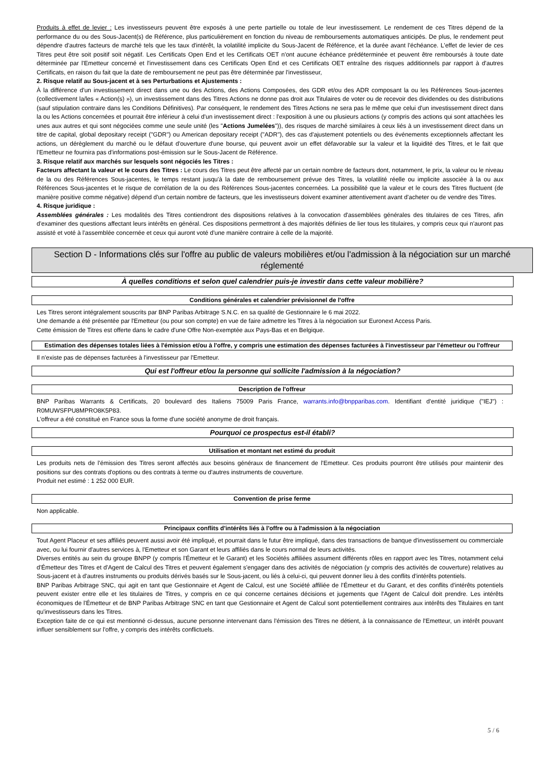Produits à effet de levier : Les investisseurs peuvent être exposés à une perte partielle ou totale de leur investissement. Le rendement de ces Titres dépend de la performance du ou des Sous-Jacent(s) de Référence, plus particulièrement en fonction du niveau de remboursements automatiques anticipés. De plus, le rendement peut dépendre d'autres facteurs de marché tels que les taux d'intérêt, la volatilité implicite du Sous-Jacent de Référence, et la durée avant l'échéance. L'effet de levier de ces Titres peut être soit positif soit négatif. Les Certificats Open End et les Certificats OET n'ont aucune échéance prédéterminée et peuvent être remboursés à toute date déterminée par l'Emetteur concerné et l'investissement dans ces Certificats Open End et ces Certificats OET entraîne des risques additionnels par rapport à d'autres Certificats, en raison du fait que la date de remboursement ne peut pas être déterminée par l'investisseur,
2. Risque relatif au Sous-jacent et à ses Perturbations et Ajustements :
À la différence d'un investissement direct dans une ou des Actions, des Actions Composées, des GDR et/ou des ADR composant la ou les Références Sous-jacentes (collectivement la/les « Action(s) »), un investissement dans des Titres Actions ne donne pas droit aux Titulaires de voter ou de recevoir des dividendes ou des distributions (sauf stipulation contraire dans les Conditions Définitives). Par conséquent, le rendement des Titres Actions ne sera pas le même que celui d'un investissement direct dans la ou les Actions concernées et pourrait être inférieur à celui d'un investissement direct : l'exposition à une ou plusieurs actions (y compris des actions qui sont attachées les unes aux autres et qui sont négociées comme une seule unité (les "Actions Jumelées")), des risques de marché similaires à ceux liés à un investissement direct dans un titre de capital, global depositary receipt ("GDR") ou American depositary receipt ("ADR"), des cas d'ajustement potentiels ou des événements exceptionnels affectant les actions, un dérèglement du marché ou le défaut d'ouverture d'une bourse, qui peuvent avoir un effet défavorable sur la valeur et la liquidité des Titres, et le fait que l'Emetteur ne fournira pas d'informations post-émission sur le Sous-Jacent de Référence.
3. Risque relatif aux marchés sur lesquels sont négociés les Titres :
Facteurs affectant la valeur et le cours des Titres : Le cours des Titres peut être affecté par un certain nombre de facteurs dont, notamment, le prix, la valeur ou le niveau de la ou des Références Sous-jacentes, le temps restant jusqu'à la date de remboursement prévue des Titres, la volatilité réelle ou implicite associée à la ou aux Références Sous-jacentes et le risque de corrélation de la ou des Références Sous-jacentes concernées. La possibilité que la valeur et le cours des Titres fluctuent (de manière positive comme négative) dépend d'un certain nombre de facteurs, que les investisseurs doivent examiner attentivement avant d'acheter ou de vendre des Titres.
4. Risque juridique :
Assemblées générales : Les modalités des Titres contiendront des dispositions relatives à la convocation d'assemblées générales des titulaires de ces Titres, afin d'examiner des questions affectant leurs intérêts en général. Ces dispositions permettront à des majorités définies de lier tous les titulaires, y compris ceux qui n'auront pas assisté et voté à l'assemblée concernée et ceux qui auront voté d'une manière contraire à celle de la majorité.
Section D - Informations clés sur l'offre au public de valeurs mobilières et/ou l'admission à la négociation sur un marché réglementé
À quelles conditions et selon quel calendrier puis-je investir dans cette valeur mobilière?
Conditions générales et calendrier prévisionnel de l'offre
Les Titres seront intégralement souscrits par BNP Paribas Arbitrage S.N.C. en sa qualité de Gestionnaire le 6 mai 2022.
Une demande a été présentée par l'Emetteur (ou pour son compte) en vue de faire admettre les Titres à la négociation sur Euronext Access Paris.
Cette émission de Titres est offerte dans le cadre d'une Offre Non-exemptée aux Pays-Bas et en Belgique.
Estimation des dépenses totales liées à l'émission et/ou à l'offre, y compris une estimation des dépenses facturées à l'investisseur par l'émetteur ou l'offreur
Il n'existe pas de dépenses facturées à l'investisseur par l'Emetteur.
Qui est l'offreur et/ou la personne qui sollicite l'admission à la négociation?
Description de l'offreur
BNP Paribas Warrants & Certificats, 20 boulevard des Italiens 75009 Paris France, warrants.info@bnpparibas.com. Identifiant d'entité juridique ("IEJ") : R0MUWSFPU8MPRO8K5P83.
L'offreur a été constitué en France sous la forme d'une société anonyme de droit français.
Pourquoi ce prospectus est-il établi?
Utilisation et montant net estimé du produit
Les produits nets de l'émission des Titres seront affectés aux besoins généraux de financement de l'Emetteur. Ces produits pourront être utilisés pour maintenir des positions sur des contrats d'options ou des contrats à terme ou d'autres instruments de couverture.
Produit net estimé : 1 252 000 EUR.
Convention de prise ferme
Non applicable.
Principaux conflits d'intérêts liés à l'offre ou à l'admission à la négociation
Tout Agent Placeur et ses affiliés peuvent aussi avoir été impliqué, et pourrait dans le futur être impliqué, dans des transactions de banque d'investissement ou commerciale avec, ou lui fournir d'autres services à, l'Emetteur et son Garant et leurs affiliés dans le cours normal de leurs activités.
Diverses entités au sein du groupe BNPP (y compris l'Émetteur et le Garant) et les Sociétés affiliées assument différents rôles en rapport avec les Titres, notamment celui d'Émetteur des Titres et d'Agent de Calcul des Titres et peuvent également s'engager dans des activités de négociation (y compris des activités de couverture) relatives au Sous-jacent et à d'autres instruments ou produits dérivés basés sur le Sous-jacent, ou liés à celui-ci, qui peuvent donner lieu à des conflits d'intérêts potentiels.
BNP Paribas Arbitrage SNC, qui agit en tant que Gestionnaire et Agent de Calcul, est une Société affiliée de l'Émetteur et du Garant, et des conflits d'intérêts potentiels peuvent exister entre elle et les titulaires de Titres, y compris en ce qui concerne certaines décisions et jugements que l'Agent de Calcul doit prendre. Les intérêts économiques de l'Émetteur et de BNP Paribas Arbitrage SNC en tant que Gestionnaire et Agent de Calcul sont potentiellement contraires aux intérêts des Titulaires en tant qu'investisseurs dans les Titres.
Exception faite de ce qui est mentionné ci-dessus, aucune personne intervenant dans l'émission des Titres ne détient, à la connaissance de l'Emetteur, un intérêt pouvant influer sensiblement sur l'offre, y compris des intérêts conflictuels.
5 / 6